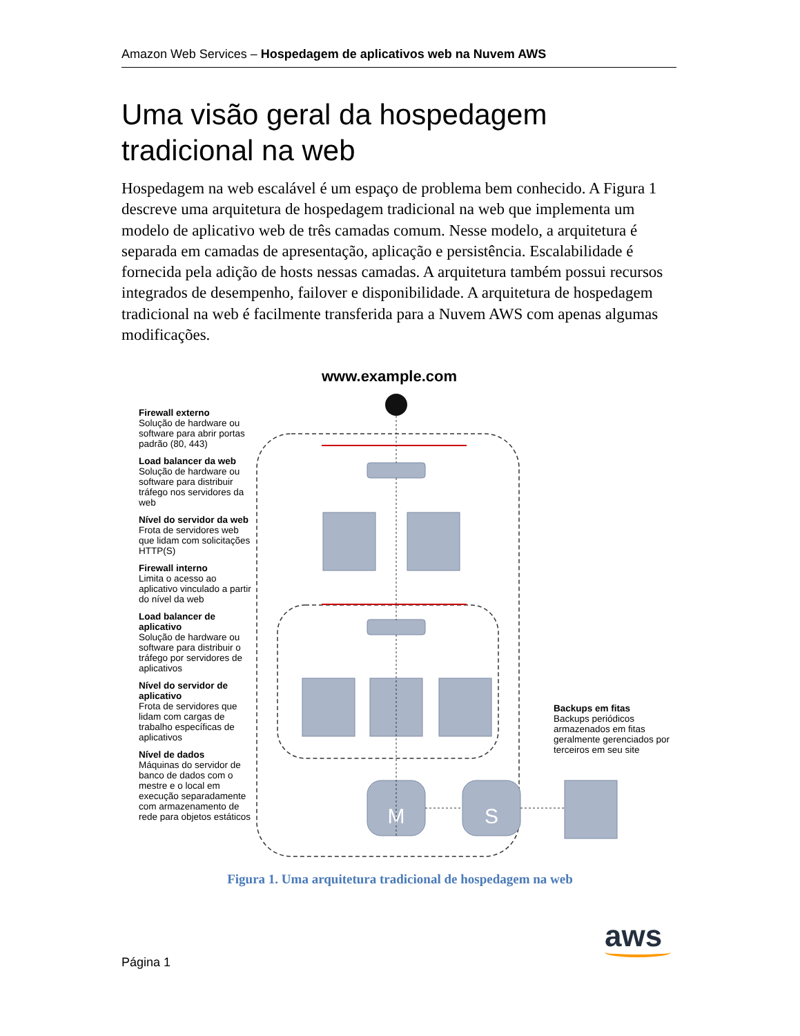Amazon Web Services – Hospedagem de aplicativos web na Nuvem AWS
Uma visão geral da hospedagem tradicional na web
Hospedagem na web escalável é um espaço de problema bem conhecido. A Figura 1 descreve uma arquitetura de hospedagem tradicional na web que implementa um modelo de aplicativo web de três camadas comum. Nesse modelo, a arquitetura é separada em camadas de apresentação, aplicação e persistência. Escalabilidade é fornecida pela adição de hosts nessas camadas. A arquitetura também possui recursos integrados de desempenho, failover e disponibilidade. A arquitetura de hospedagem tradicional na web é facilmente transferida para a Nuvem AWS com apenas algumas modificações.
M
S
www.example.com
Firewall externo
Solução de hardware ou software para abrir portas padrão (80, 443)
Load balancer da web
Solução de hardware ou software para distribuir tráfego nos servidores da web
Nível do servidor da web
Frota de servidores web que lidam com solicitações HTTP(S)
Firewall interno
Limita o acesso ao aplicativo vinculado a partir do nível da web
Load balancer de aplicativo
Solução de hardware ou software para distribuir o tráfego por servidores de aplicativos
Nível do servidor de aplicativo
Frota de servidores que lidam com cargas de trabalho específicas de aplicativos
Nível de dados
Máquinas do servidor de banco de dados com o mestre e o local em execução separadamente com armazenamento de rede para objetos estáticos
Backups em fitas
Backups periódicos armazenados em fitas geralmente gerenciados por terceiros em seu site
Figura 1. Uma arquitetura tradicional de hospedagem na web
Página 1
aws